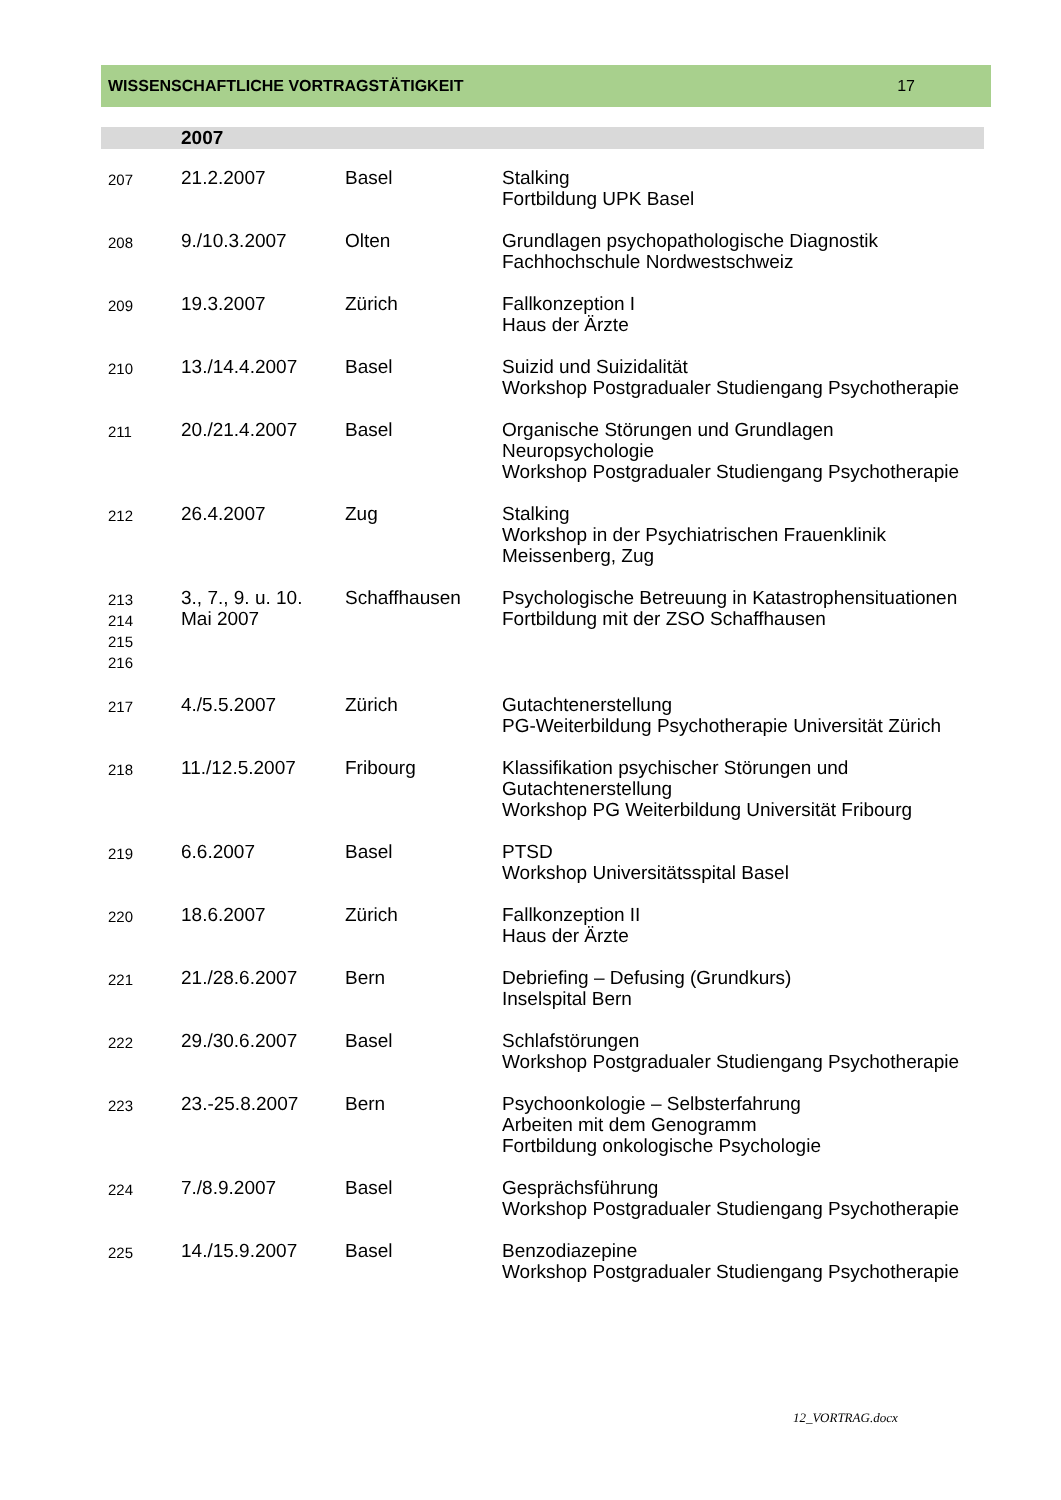WISSENSCHAFTLICHE VORTRAGSTÄTIGKEIT 17
| | 2007 | | |
| 207 | 21.2.2007 | Basel | Stalking Fortbildung UPK Basel |
| 208 | 9./10.3.2007 | Olten | Grundlagen psychopathologische Diagnostik Fachhochschule Nordwestschweiz |
| 209 | 19.3.2007 | Zürich | Fallkonzeption I Haus der Ärzte |
| 210 | 13./14.4.2007 | Basel | Suizid und Suizidalität Workshop Postgradualer Studiengang Psychotherapie |
| 211 | 20./21.4.2007 | Basel | Organische Störungen und Grundlagen Neuropsychologie Workshop Postgradualer Studiengang Psychotherapie |
| 212 | 26.4.2007 | Zug | Stalking Workshop in der Psychiatrischen Frauenklinik Meissenberg, Zug |
| 213 214 215 216 | 3., 7., 9. u. 10. Mai 2007 | Schaffhausen | Psychologische Betreuung in Katastrophensituationen Fortbildung mit der ZSO Schaffhausen |
| 217 | 4./5.5.2007 | Zürich | Gutachtenerstellung PG-Weiterbildung Psychotherapie Universität Zürich |
| 218 | 11./12.5.2007 | Fribourg | Klassifikation psychischer Störungen und Gutachtenerstellung Workshop PG Weiterbildung Universität Fribourg |
| 219 | 6.6.2007 | Basel | PTSD Workshop Universitätsspital Basel |
| 220 | 18.6.2007 | Zürich | Fallkonzeption II Haus der Ärzte |
| 221 | 21./28.6.2007 | Bern | Debriefing – Defusing (Grundkurs) Inselspital Bern |
| 222 | 29./30.6.2007 | Basel | Schlafstörungen Workshop Postgradualer Studiengang Psychotherapie |
| 223 | 23.-25.8.2007 | Bern | Psychoonkologie – Selbsterfahrung Arbeiten mit dem Genogramm Fortbildung onkologische Psychologie |
| 224 | 7./8.9.2007 | Basel | Gesprächsführung Workshop Postgradualer Studiengang Psychotherapie |
| 225 | 14./15.9.2007 | Basel | Benzodiazepine Workshop Postgradualer Studiengang Psychotherapie |
12_VORTRAG.docx